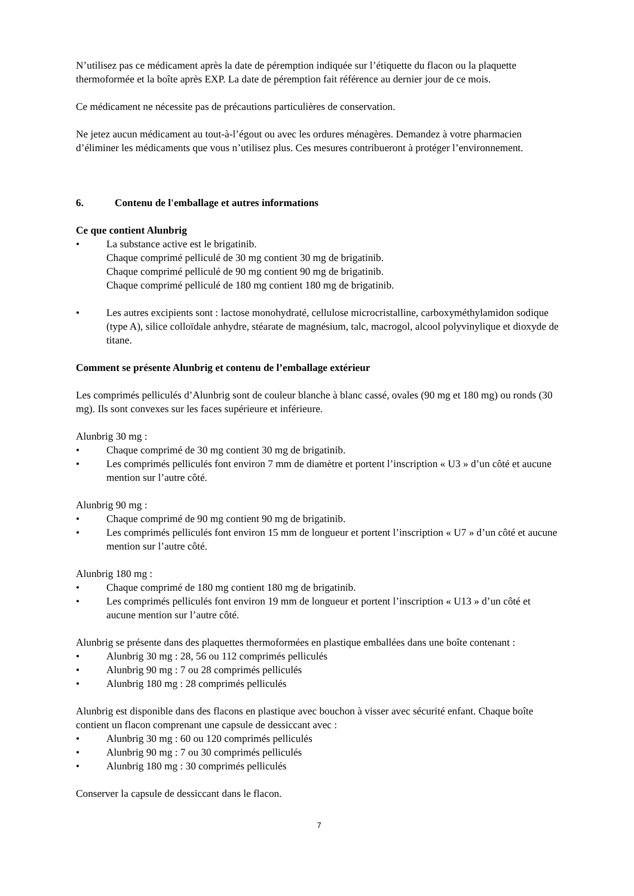N’utilisez pas ce médicament après la date de péremption indiquée sur l’étiquette du flacon ou la plaquette thermoformée et la boîte après EXP. La date de péremption fait référence au dernier jour de ce mois.
Ce médicament ne nécessite pas de précautions particulières de conservation.
Ne jetez aucun médicament au tout-à-l’égout ou avec les ordures ménagères. Demandez à votre pharmacien d’éliminer les médicaments que vous n’utilisez plus. Ces mesures contribueront à protéger l’environnement.
6. Contenu de l'emballage et autres informations
Ce que contient Alunbrig
• La substance active est le brigatinib.
Chaque comprimé pelliculé de 30 mg contient 30 mg de brigatinib.
Chaque comprimé pelliculé de 90 mg contient 90 mg de brigatinib.
Chaque comprimé pelliculé de 180 mg contient 180 mg de brigatinib.
• Les autres excipients sont : lactose monohydraté, cellulose microcristalline, carboxyméthylamidon sodique (type A), silice colloïdale anhydre, stéarate de magnésium, talc, macrogol, alcool polyvinylique et dioxyde de titane.
Comment se présente Alunbrig et contenu de l’emballage extérieur
Les comprimés pelliculés d’Alunbrig sont de couleur blanche à blanc cassé, ovales (90 mg et 180 mg) ou ronds (30 mg). Ils sont convexes sur les faces supérieure et inférieure.
Alunbrig 30 mg :
• Chaque comprimé de 30 mg contient 30 mg de brigatinib.
• Les comprimés pelliculés font environ 7 mm de diamètre et portent l’inscription « U3 » d’un côté et aucune mention sur l’autre côté.
Alunbrig 90 mg :
• Chaque comprimé de 90 mg contient 90 mg de brigatinib.
• Les comprimés pelliculés font environ 15 mm de longueur et portent l’inscription « U7 » d’un côté et aucune mention sur l’autre côté.
Alunbrig 180 mg :
• Chaque comprimé de 180 mg contient 180 mg de brigatinib.
• Les comprimés pelliculés font environ 19 mm de longueur et portent l’inscription « U13 » d’un côté et aucune mention sur l’autre côté.
Alunbrig se présente dans des plaquettes thermoformées en plastique emballées dans une boîte contenant :
• Alunbrig 30 mg : 28, 56 ou 112 comprimés pelliculés
• Alunbrig 90 mg : 7 ou 28 comprimés pelliculés
• Alunbrig 180 mg : 28 comprimés pelliculés
Alunbrig est disponible dans des flacons en plastique avec bouchon à visser avec sécurité enfant. Chaque boîte contient un flacon comprenant une capsule de dessiccant avec :
• Alunbrig 30 mg : 60 ou 120 comprimés pelliculés
• Alunbrig 90 mg : 7 ou 30 comprimés pelliculés
• Alunbrig 180 mg : 30 comprimés pelliculés
Conserver la capsule de dessiccant dans le flacon.
7